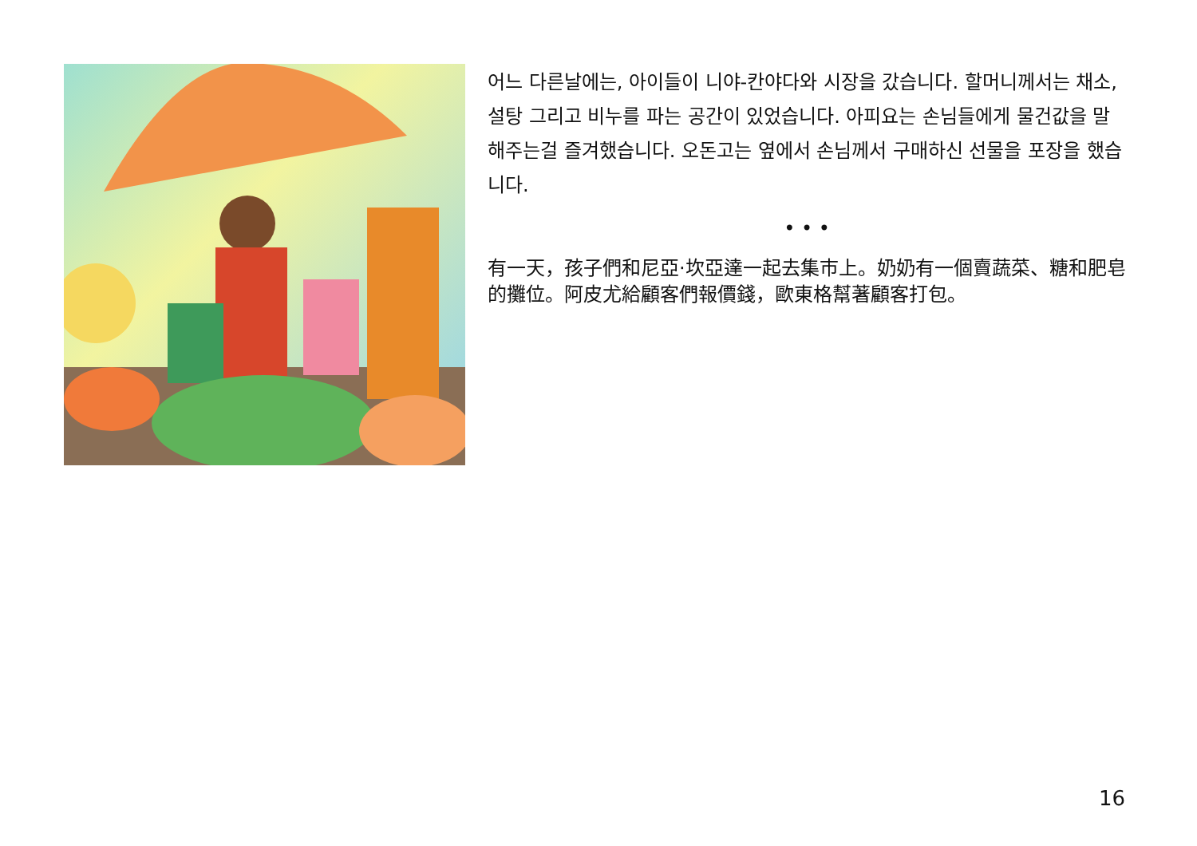어느 다른날에는, 아이들이 니야-칸야다와 시장을 갔습니다. 할머니께서는 채소, 설탕 그리고 비누를 파는 공간이 있었습니다. 아피요는 손님들에게 물건값을 말해주는걸 즐겨했습니다. 오돈고는 옆에서 손님께서 구매하신 선물을 포장을 했습니다.
• • •
有一天，孩子們和尼亞·坎亞達一起去集市上。奶奶有一個賣蔬菜、糖和肥皂的攤位。阿皮尤給顧客們報價錢，歐東格幫著顧客打包。
16